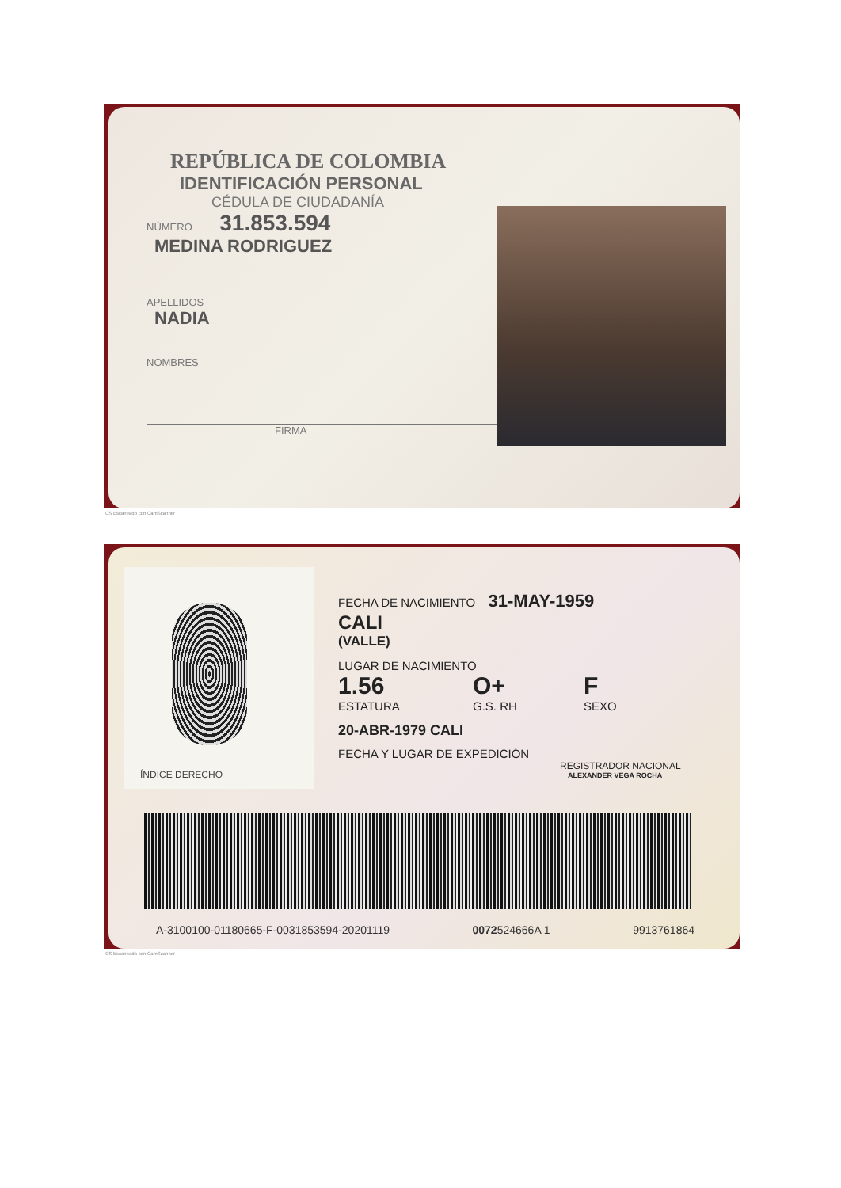REPÚBLICA DE COLOMBIA
IDENTIFICACIÓN PERSONAL
CÉDULA DE CIUDADANÍA
NÚMERO 31.853.594
MEDINA RODRIGUEZ
APELLIDOS
NADIA
NOMBRES
FIRMA
CS Escaneado con CamScanner
ÍNDICE DERECHO
FECHA DE NACIMIENTO 31-MAY-1959
CALI
(VALLE)
LUGAR DE NACIMIENTO
1.56 O+ F
ESTATURA G.S. RH SEXO
20-ABR-1979 CALI
FECHA Y LUGAR DE EXPEDICIÓN
REGISTRADOR NACIONAL
ALEXANDER VEGA ROCHA
A-3100100-01180665-F-0031853594-20201119 0072524666A 1 9913761864
CS Escaneado con CamScanner